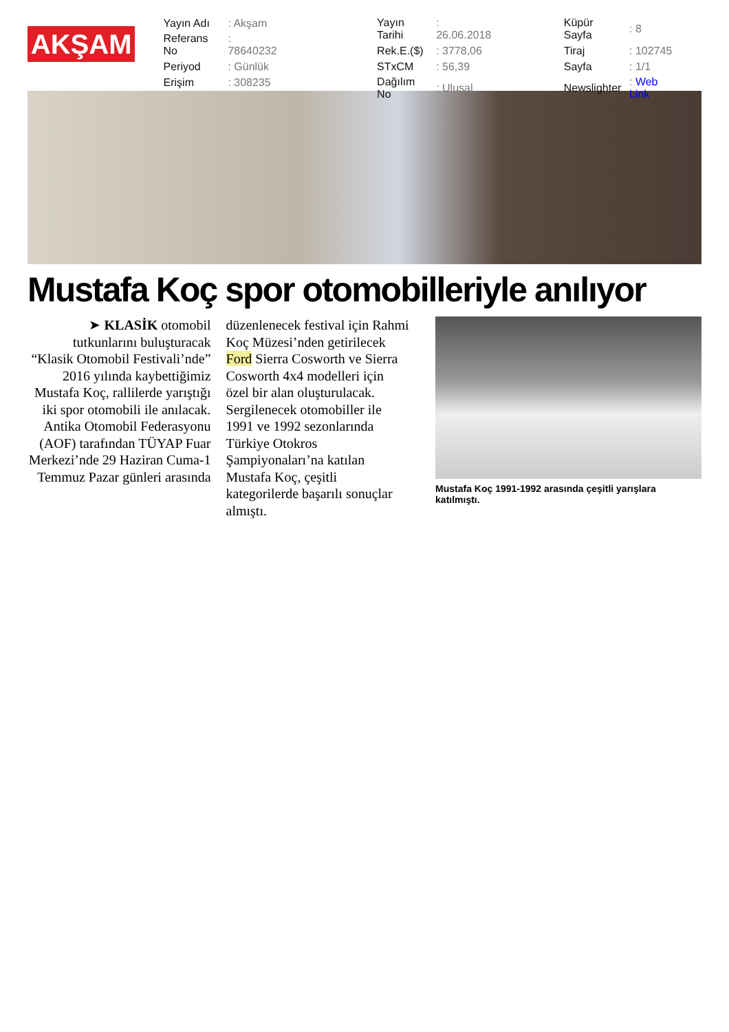AKŞAM
| Yayın Adı | : Akşam |
| Referans No | : 78640232 |
| Periyod | : Günlük |
| Erişim | : 308235 |
| Yayın Tarihi | : 26.06.2018 |
| Rek.E.($) | : 3778,06 |
| STxCM | : 56,39 |
| Dağılım No | : Ulusal |
| Küpür Sayfa | : 8 |
| Tiraj | : 102745 |
| Sayfa | : 1/1 |
| Newslighter | : Web Link |
Mustafa Koç spor otomobilleriyle anılıyor
➤ KLASİK otomobil tutkunlarını buluşturacak “Klasik Otomobil Festivali’nde” 2016 yılında kaybettiğimiz Mustafa Koç, rallilerde yarıştığı iki spor otomobili ile anılacak. Antika Otomobil Federasyonu (AOF) tarafından TÜYAP Fuar Merkezi’nde 29 Haziran Cuma-1 Temmuz Pazar günleri arasında
düzenlenecek festival için Rahmi Koç Müzesi’nden getirilecek Ford Sierra Cosworth ve Sierra Cosworth 4x4 modelleri için özel bir alan oluşturulacak. Sergilenecek otomobiller ile 1991 ve 1992 sezonlarında Türkiye Otokros Şampiyonaları’na katılan Mustafa Koç, çeşitli kategorilerde başarılı sonuçlar almıştı.
Mustafa Koç 1991-1992 arasında çeşitli yarışlara katılmıştı.